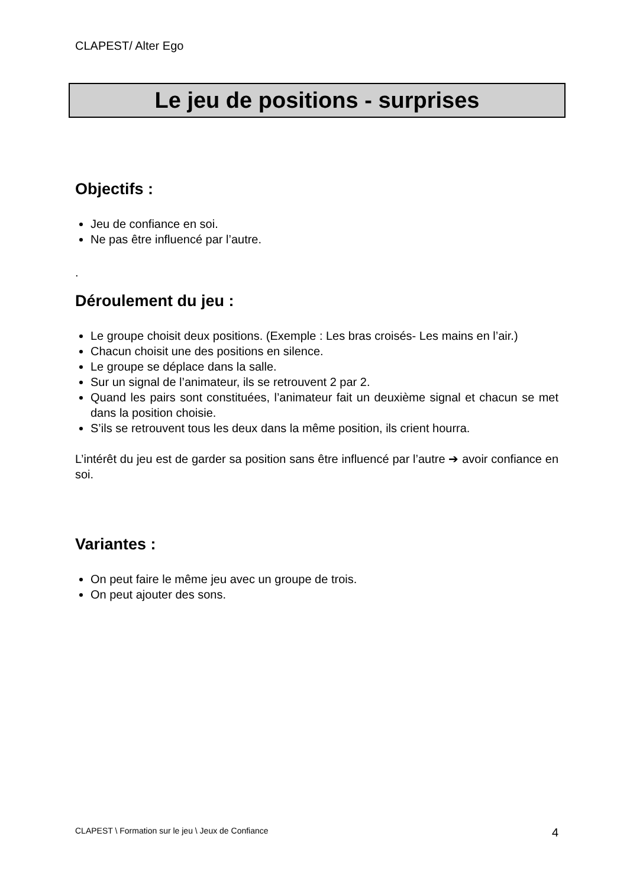CLAPEST/ Alter Ego
Le jeu de positions - surprises
Objectifs :
Jeu de confiance en soi.
Ne pas être influencé par l’autre.
.
Déroulement du jeu :
Le groupe choisit deux positions. (Exemple : Les bras croisés- Les mains en l’air.)
Chacun choisit une des positions en silence.
Le groupe se déplace dans la salle.
Sur un signal de l’animateur, ils se retrouvent 2 par 2.
Quand les pairs sont constituées, l’animateur fait un deuxième signal et chacun se met dans la position choisie.
S’ils se retrouvent tous les deux dans la même position, ils crient hourra.
L’intérêt du jeu est de garder sa position sans être influencé par l’autre ➔ avoir confiance en soi.
Variantes :
On peut faire le même jeu avec un groupe de trois.
On peut ajouter des sons.
CLAPEST \ Formation sur le jeu \ Jeux de Confiance 4